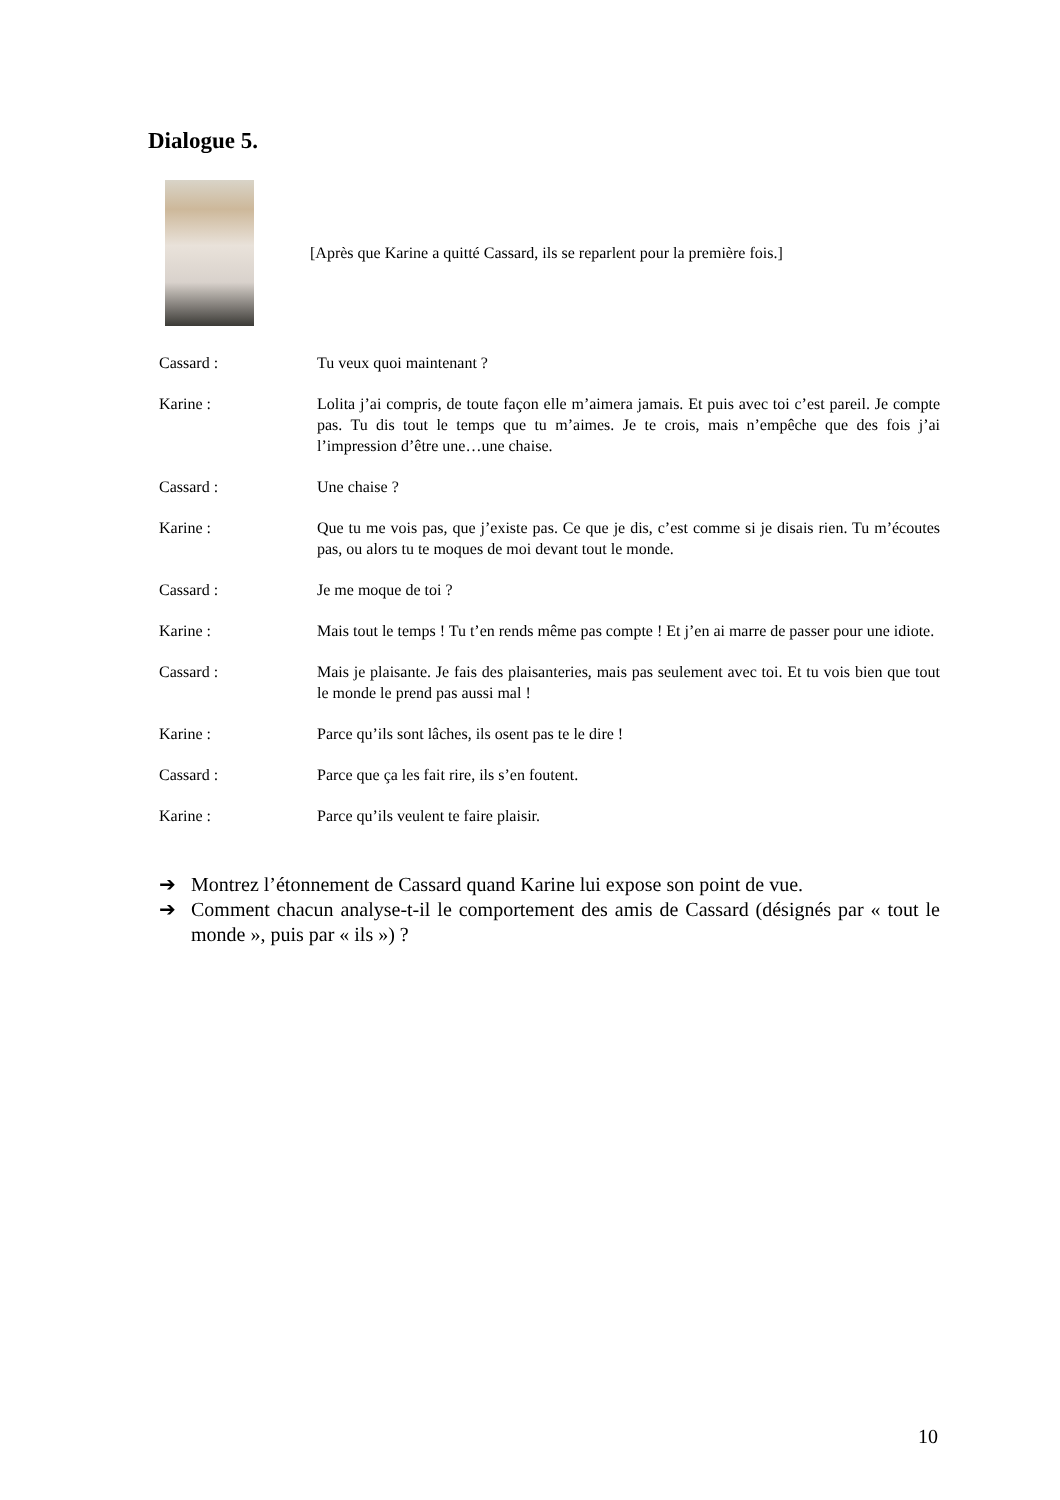Dialogue 5.
[Après que Karine a quitté Cassard, ils se reparlent pour la première fois.]
Cassard : Tu veux quoi maintenant ?
Karine : Lolita j’ai compris, de toute façon elle m’aimera jamais. Et puis avec toi c’est pareil. Je compte pas. Tu dis tout le temps que tu m’aimes. Je te crois, mais n’empêche que des fois j’ai l’impression d’être une…une chaise.
Cassard : Une chaise ?
Karine : Que tu me vois pas, que j’existe pas. Ce que je dis, c’est comme si je disais rien. Tu m’écoutes pas, ou alors tu te moques de moi devant tout le monde.
Cassard : Je me moque de toi ?
Karine : Mais tout le temps ! Tu t’en rends même pas compte ! Et j’en ai marre de passer pour une idiote.
Cassard : Mais je plaisante. Je fais des plaisanteries, mais pas seulement avec toi. Et tu vois bien que tout le monde le prend pas aussi mal !
Karine : Parce qu’ils sont lâches, ils osent pas te le dire !
Cassard : Parce que ça les fait rire, ils s’en foutent.
Karine : Parce qu’ils veulent te faire plaisir.
➔ Montrez l’étonnement de Cassard quand Karine lui expose son point de vue.
➔ Comment chacun analyse-t-il le comportement des amis de Cassard (désignés par « tout le monde », puis par « ils ») ?
10